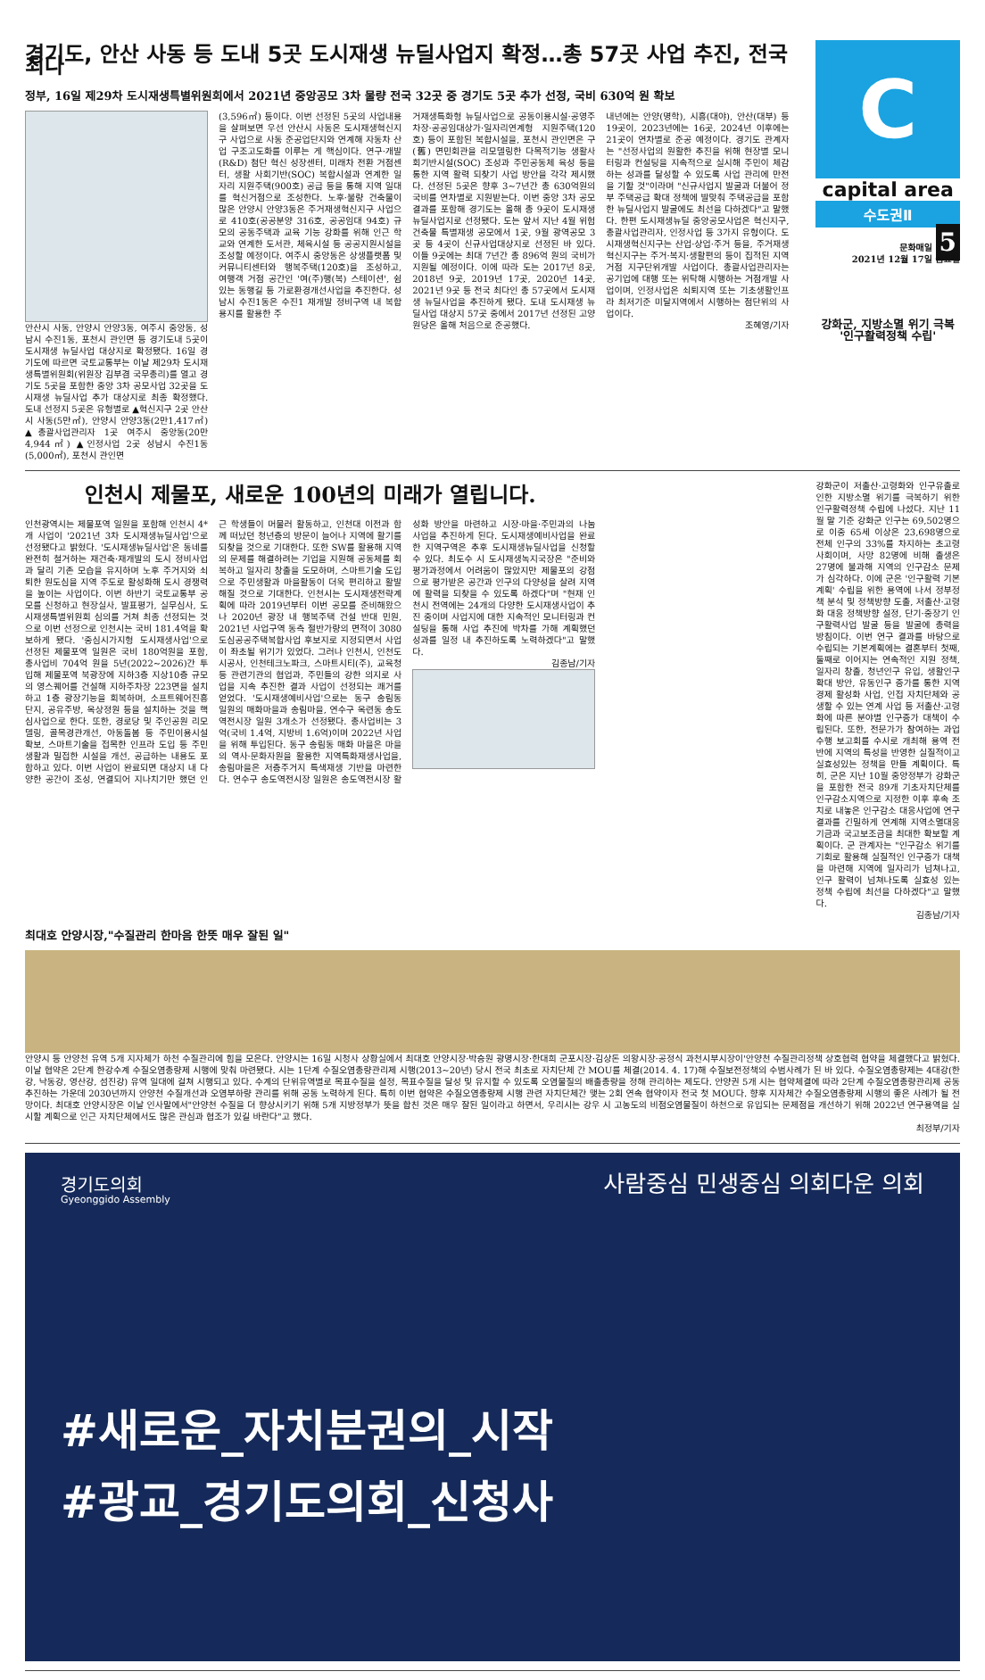경기도, 안산 사동 등 도내 5곳 도시재생 뉴딜사업지 확정…총 57곳 사업 추진, 전국 최다
정부, 16일 제29차 도시재생특별위원회에서 2021년 중앙공모 3차 물량 전국 32곳 중 경기도 5곳 추가 선정, 국비 630억 원 확보
안산시 사동, 안양시 안양3동, 여주시 중앙동, 성남시 수진1동, 포천시 관인면 등 경기도내 5곳이 도시재생 뉴딜사업 대상지로 확정됐다. 16일 경기도에 따르면 국토교통부는 이날 제29차 도시재생특별위원회(위원장 김부겸 국무총리)를 열고 경기도 5곳을 포함한 중앙 3차 공모사업 32곳을 도시재생 뉴딜사업 추가 대상지로 최종 확정했다. 도내 선정지 5곳은 유형별로 ▲혁신지구 2곳 안산시 사동(5만㎡), 안양시 안양3동(2만1,417㎡) ▲총괄사업관리자 1곳 여주시 중앙동(20만4,944㎡) ▲인정사업 2곳 성남시 수진1동(5,000㎡), 포천시 관인면
(3,596㎡) 등이다. 이번 선정된 5곳의 사업내용을 살펴보면 우선 안산시 사동은 도시재생혁신지구 사업으로 사동 준공업단지와 연계해 자동차 산업 구조고도화를 이루는 게 핵심이다. 연구·개발(R&D) 첨단 혁신 성장센터, 미래차 전환 거점센터, 생활 사회기반(SOC) 복합시설과 연계한 일자리 지원주택(900호) 공급 등을 통해 지역 일대를 혁신거점으로 조성한다. 노후·불량 건축물이 많은 안양시 안양3동은 주거재생혁신지구 사업으로 410호(공공분양 316호, 공공임대 94호) 규모의 공동주택과 교육 기능 강화를 위해 인근 학교와 연계한 도서관, 체육시설 등 공공지원시설을 조성할 예정이다. 여주시 중앙동은 상생플랫폼 및 커뮤니티센터와 행복주택(120호)을 조성하고, 여행객 거점 공간인 '여(주)행(복) 스테이션', 쉼 있는 동행길 등 가로환경개선사업을 추진한다. 성남시 수진1동은 수진1 재개발 정비구역 내 복합용지를 활용한 주
거재생특화형 뉴딜사업으로 공동이용시설·공영주차장·공공임대상가·일자리연계형 지원주택(120호) 등이 포함된 복합시설을, 포천시 관인면은 구(舊) 면민회관을 리모델링한 다목적기능 생활사회기반시설(SOC) 조성과 주민공동체 육성 등을 통한 지역 활력 되찾기 사업 방안을 각각 제시했다. 선정된 5곳은 향후 3~7년간 총 630억원의 국비를 연차별로 지원받는다. 이번 중앙 3차 공모 결과를 포함해 경기도는 올해 총 9곳이 도시재생 뉴딜사업지로 선정됐다. 도는 앞서 지난 4월 위험건축물 특별재생 공모에서 1곳, 9월 광역공모 3곳 등 4곳이 신규사업대상지로 선정된 바 있다. 이들 9곳에는 최대 7년간 총 896억 원의 국비가 지원될 예정이다. 이에 따라 도는 2017년 8곳, 2018년 9곳, 2019년 17곳, 2020년 14곳, 2021년 9곳 등 전국 최다인 총 57곳에서 도시재생 뉴딜사업을 추진하게 됐다. 도내 도시재생 뉴딜사업 대상지 57곳 중에서 2017년 선정된 고양 원당은 올해 처음으로 준공했다.
내년에는 안양(명학), 시흥(대야), 안산(대부) 등 19곳이, 2023년에는 16곳, 2024년 이후에는 21곳이 연차별로 준공 예정이다. 경기도 관계자는 "선정사업의 원활한 추진을 위해 현장별 모니터링과 컨설팅을 지속적으로 실시해 주민이 체감하는 성과를 달성할 수 있도록 사업 관리에 만전을 기할 것"이라며 "신규사업지 발굴과 더불어 정부 주택공급 확대 정책에 발맞춰 주택공급을 포함한 뉴딜사업지 발굴에도 최선을 다하겠다"고 말했다. 한편 도시재생뉴딜 중앙공모사업은 혁신지구, 총괄사업관리자, 인정사업 등 3가지 유형이다. 도시재생혁신지구는 산업·상업·주거 등을, 주거재생혁신지구는 주거·복지·생활편의 등이 집적된 지역거점 지구단위개발 사업이다. 총괄사업관리자는 공기업에 대행 또는 위탁해 시행하는 거점개발 사업이며, 인정사업은 쇠퇴지역 또는 기초생활인프라 최저기준 미달지역에서 시행하는 점단위의 사업이다.
조혜영/기자
C
capital area
수도권Ⅱ
문화매일 5
2021년 12월 17일 금요일
강화군, 지방소멸 위기 극복 '인구활력정책 수립'
인천시 제물포, 새로운 100년의 미래가 열립니다.
인천광역시는 제물포역 일원을 포함해 인천시 4*개 사업이 '2021년 3차 도시재생뉴딜사업'으로 선정됐다고 밝혔다. '도시재생뉴딜사업'은 동네를 완전히 철거하는 재건축·재개발의 도시 정비사업과 달리 기존 모습을 유지하며 노후 주거지와 쇠퇴한 원도심을 지역 주도로 활성화해 도시 경쟁력을 높이는 사업이다. 이번 하반기 국토교통부 공모를 신청하고 현장실사, 발표평가, 실무심사, 도시재생특별위원회 심의를 거쳐 최종 선정되는 것으로 이번 선정으로 인천시는 국비 181.4억을 확보하게 됐다. '중심시가지형 도시재생사업'으로 선정된 제물포역 일원은 국비 180억원을 포함, 총사업비 704억 원을 5년(2022~2026)간 투입해 제물포역 북광장에 지하3층 지상10층 규모의 영스퀘어를 건설해 지하주차장 223면을 설치하고 1층 광장기능을 회복하며, 소프트웨어진흥단지, 공유주방, 옥상정원 등을 설치하는 것을 핵심사업으로 한다. 또한, 경로당 및 주인공원 리모델링, 골목경관개선, 아동돌봄 등 주민이용시설 확보, 스마트기술을 접목한 인프라 도입 등 주민생활과 밀접한 시설을 개선, 공급하는 내용도 포함하고 있다. 이번 사업이 완료되면 대상지 내 다양한 공간이 조성, 연결되어 지나치기만 했던 인근 학생들이 머물러 활동하고, 인천대 이전과 함께 떠났던 청년층의 방문이 늘어나 지역에 활기를 되찾을 것으로 기대한다. 또한 SW를 활용해 지역의 문제를 해결하려는 기업을 지원해 공동체를 회복하고 일자리 창출을 도모하며, 스마트기술 도입으로 주민생활과 마을활동이 더욱 편리하고 활발해질 것으로 기대한다. 인천시는 도시재생전략계획에 따라 2019년부터 이번 공모를 준비해왔으나 2020년 광장 내 행복주택 건설 반대 민원, 2021년 사업구역 동측 절반가량의 면적이 3080 도심공공주택복합사업 후보지로 지정되면서 사업이 좌초될 위기가 있었다. 그러나 인천시, 인천도시공사, 인천테크노파크, 스마트시티(주), 교육청 등 관련기관의 협업과, 주민들의 강한 의지로 사업을 지속 추진한 결과 사업이 선정되는 쾌거를 얻었다. '도시재생예비사업'으로는 동구 송림동 일원의 매화마을과 송림마을, 연수구 옥련동 송도역전시장 일원 3개소가 선정됐다. 총사업비는 3억(국비 1.4억, 지방비 1.6억)이며 2022년 사업을 위해 투입된다. 동구 송림동 매화 마을은 마을의 역사·문화자원을 활용한 지역특화재생사업을, 송림마을은 저층주거지 특색재생 기반을 마련한다. 연수구 송도역전시장 일원은 송도역전시장 활성화 방안을 마련하고 시장·마을·주민과의 나눔 사업을 추진하게 된다. 도시재생예비사업을 완료한 지역구역은 추후 도시재생뉴딜사업을 신청할 수 있다. 최도수 시 도시재생녹지국장은 "준비와 평가과정에서 어려움이 많았지만 제물포의 강점으로 평가받은 공간과 인구의 다양성을 살려 지역에 활력을 되찾을 수 있도록 하겠다"며 "현재 인천시 전역에는 24개의 다양한 도시재생사업이 추진 중이며 사업지에 대한 지속적인 모니터링과 컨설팅을 통해 사업 추진에 박차를 가해 계획했던 성과를 일정 내 추진하도록 노력하겠다"고 말했다.
김종남/기자
강화군이 저출산·고령화와 인구유출로 인한 지방소멸 위기를 극복하기 위한 인구활력정책 수립에 나섰다. 지난 11월 말 기준 강화군 인구는 69,502명으로 이중 65세 이상은 23,698명으로 전체 인구의 33%를 차지하는 초고령 사회이며, 사망 82명에 비해 출생은 27명에 불과해 지역의 인구감소 문제가 심각하다. 이에 군은 '인구활력 기본계획' 수립을 위한 용역에 나서 정부정책 분석 및 정책방향 도출, 저출산·고령화 대응 정책방향 설정, 단기·중장기 인구활력사업 발굴 등을 발굴에 총력을 방침이다. 이번 연구 결과를 바탕으로 수립되는 기본계획에는 결혼부터 첫째, 둘째로 이어지는 연속적인 지원 정책, 일자리 창출, 청년인구 유입, 생활인구 확대 방안, 유동인구 증가를 통한 지역경제 활성화 사업, 인접 자치단체와 공생할 수 있는 연계 사업 등 저출산·고령화에 따른 분야별 인구증가 대책이 수립된다. 또한, 전문가가 참여하는 과업수행 보고회를 수시로 개최해 용역 전반에 지역의 특성을 반영한 실질적이고 실효성있는 정책을 만들 계획이다. 특히, 군은 지난 10월 중앙정부가 강화군을 포함한 전국 89개 기초자치단체를 인구감소지역으로 지정한 이후 후속 조치로 내놓은 인구감소 대응사업에 연구 결과를 긴밀하게 연계해 지역소멸대응기금과 국고보조금을 최대한 확보할 계획이다. 군 관계자는 "인구감소 위기를 기회로 활용해 실질적인 인구증가 대책을 마련해 지역에 일자리가 넘쳐나고, 인구 활력이 넘쳐나도록 실효성 있는 정책 수립에 최선을 다하겠다"고 말했다.
김종남/기자
최대호 안양시장,"수질관리 한마음 한뜻 매우 잘된 일"
안양시 등 안양천 유역 5개 지자체가 하천 수질관리에 힘을 모은다. 안양시는 16일 시청사 상황실에서 최대호 안양시장·박승원 광명시장·한대희 군포시장·김상돈 의왕시장·공정식 과천시부시장이'안양천 수질관리정책 상호협력 협약을 체결했다고 밝혔다. 이날 협약은 2단계 한강수계 수질오염총량제 시행에 맞춰 마련됐다. 시는 1단계 수질오염총량관리제 시행(2013~20년) 당시 전국 최초로 자치단체 간 MOU를 체결(2014. 4. 17)해 수질보전정책의 수범사례가 된 바 있다. 수질오염총량제는 4대강(한강, 낙동강, 영산강, 섬진강) 유역 일대에 걸쳐 시행되고 있다. 수계의 단위유역별로 목표수질을 설정, 목표수질을 달성 및 유지할 수 있도록 오염물질의 배출총량을 정해 관리하는 제도다. 안양권 5개 시는 협약체결에 따라 2단계 수질오염총량관리제 공동 추진하는 가운데 2030년까지 안양천 수질개선과 오염부하량 관리를 위해 공동 노력하게 된다. 특히 이번 협약은 수질오염총량제 시행 관련 자치단체간 맺는 2회 연속 협약이자 전국 첫 MOU다. 향후 지자체간 수질오염총량제 시행의 좋은 사례가 될 전망이다. 최대호 안양시장은 이날 인사말에서"안양천 수질을 더 향상시키기 위해 5개 지방정부가 뜻을 합친 것은 매우 잘된 일이라고 하면서, 우리시는 강우 시 고농도의 비점오염물질이 하천으로 유입되는 문제점을 개선하기 위해 2022년 연구용역을 실시할 계획으로 인근 자치단체에서도 많은 관심과 협조가 있길 바란다"고 했다.
최정부/기자
경기도의회
Gyeonggido Assembly
사람중심 민생중심 의회다운 의회
#새로운_자치분권의_시작
#광교_경기도의회_신청사